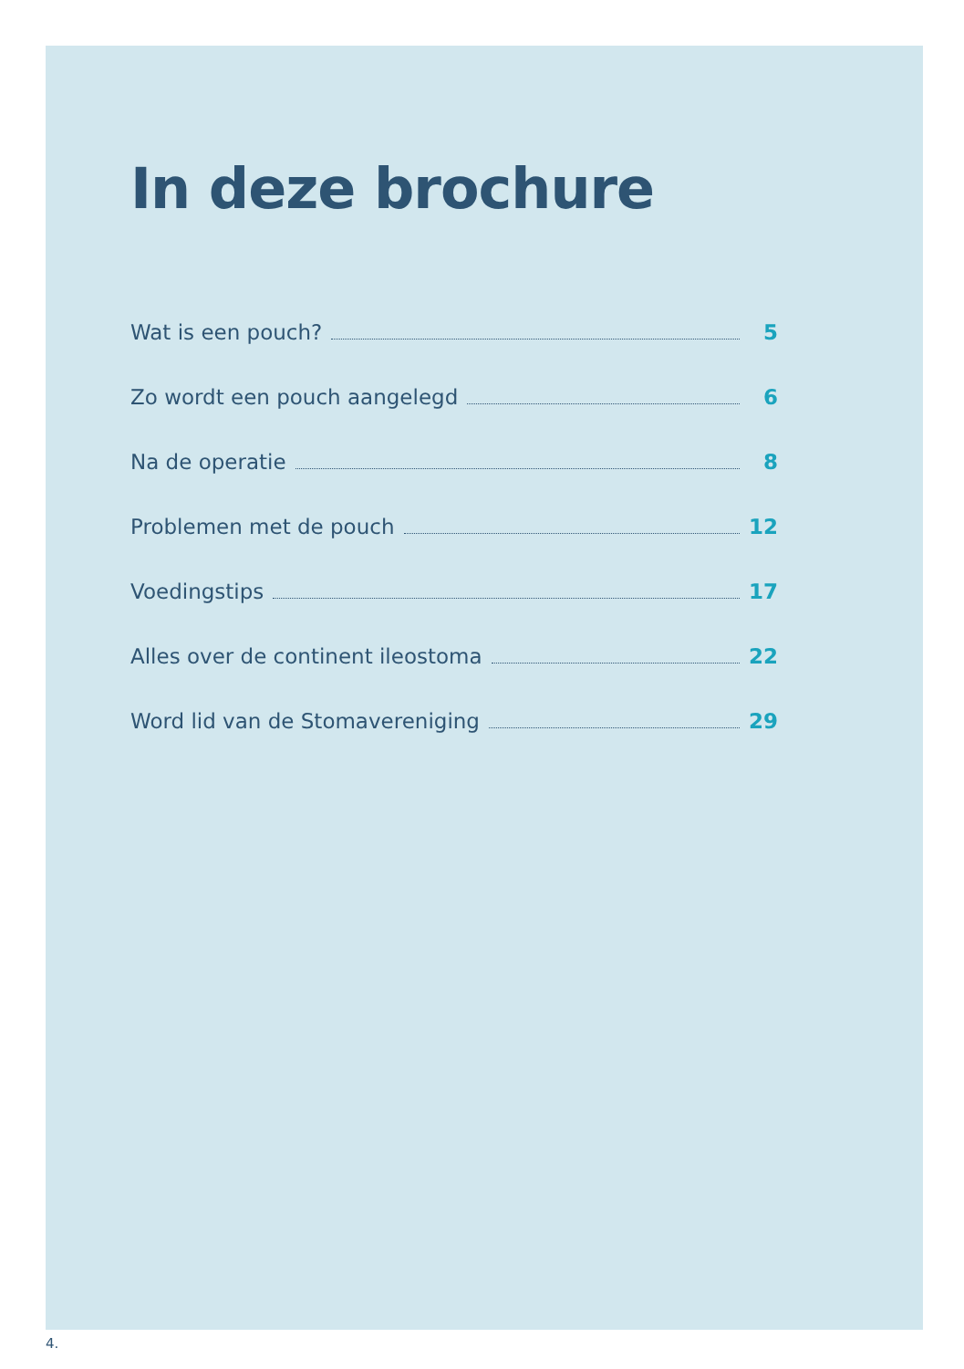In deze brochure
Wat is een pouch? 5
Zo wordt een pouch aangelegd 6
Na de operatie 8
Problemen met de pouch 12
Voedingstips 17
Alles over de continent ileostoma 22
Word lid van de Stomavereniging 29
4.